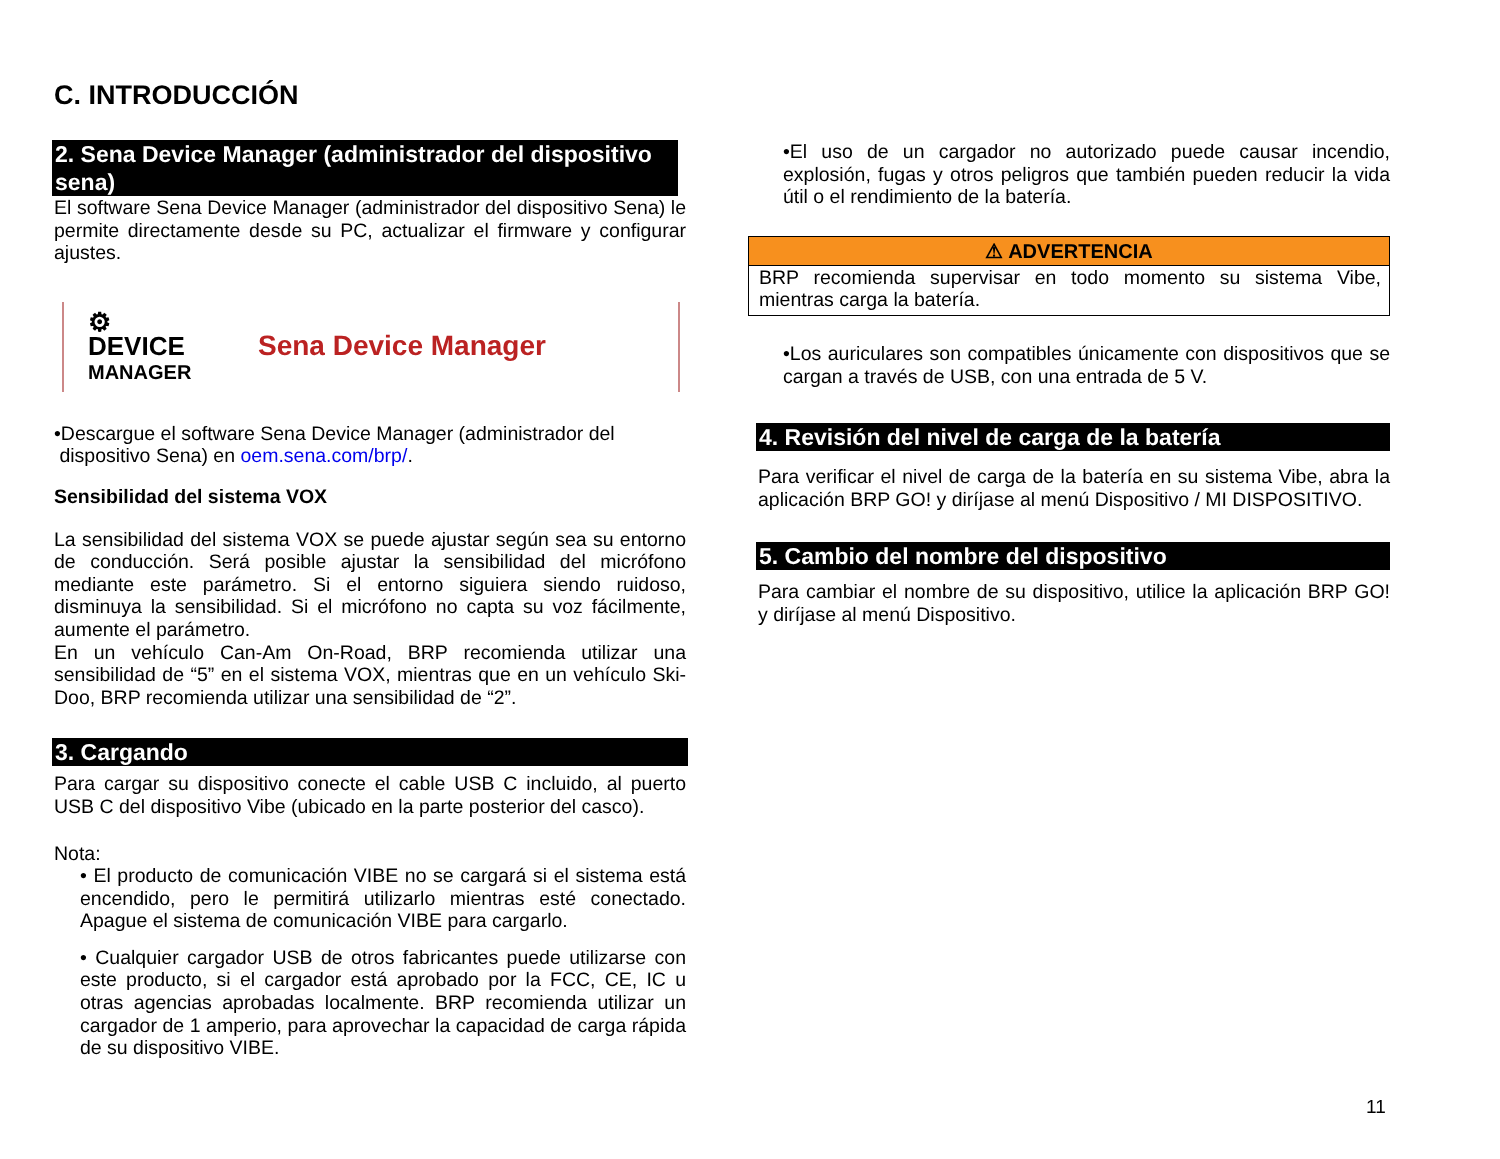C. INTRODUCCIÓN
2. Sena Device Manager (administrador del dispositivo sena)
El software Sena Device Manager (administrador del dispositivo Sena) le permite directamente desde su PC, actualizar el firmware y configurar ajustes.
⚙
DEVICE
MANAGER
Sena Device Manager
•Descargue el software Sena Device Manager (administrador del
dispositivo Sena) en oem.sena.com/brp/.
Sensibilidad del sistema VOX
La sensibilidad del sistema VOX se puede ajustar según sea su entorno de conducción. Será posible ajustar la sensibilidad del micrófono mediante este parámetro. Si el entorno siguiera siendo ruidoso, disminuya la sensibilidad. Si el micrófono no capta su voz fácilmente, aumente el parámetro.
En un vehículo Can-Am On-Road, BRP recomienda utilizar una sensibilidad de “5” en el sistema VOX, mientras que en un vehículo Ski-Doo, BRP recomienda utilizar una sensibilidad de “2”.
3. Cargando
Para cargar su dispositivo conecte el cable USB C incluido, al puerto USB C del dispositivo Vibe (ubicado en la parte posterior del casco).
Nota:
• El producto de comunicación VIBE no se cargará si el sistema está encendido, pero le permitirá utilizarlo mientras esté conectado. Apague el sistema de comunicación VIBE para cargarlo.
• Cualquier cargador USB de otros fabricantes puede utilizarse con este producto, si el cargador está aprobado por la FCC, CE, IC u otras agencias aprobadas localmente. BRP recomienda utilizar un cargador de 1 amperio, para aprovechar la capacidad de carga rápida de su dispositivo VIBE.
•El uso de un cargador no autorizado puede causar incendio, explosión, fugas y otros peligros que también pueden reducir la vida útil o el rendimiento de la batería.
⚠ ADVERTENCIA
BRP recomienda supervisar en todo momento su sistema Vibe, mientras carga la batería.
•Los auriculares son compatibles únicamente con dispositivos que se cargan a través de USB, con una entrada de 5 V.
4. Revisión del nivel de carga de la batería
Para verificar el nivel de carga de la batería en su sistema Vibe, abra la aplicación BRP GO! y diríjase al menú Dispositivo / MI DISPOSITIVO.
5. Cambio del nombre del dispositivo
Para cambiar el nombre de su dispositivo, utilice la aplicación BRP GO! y diríjase al menú Dispositivo.
11